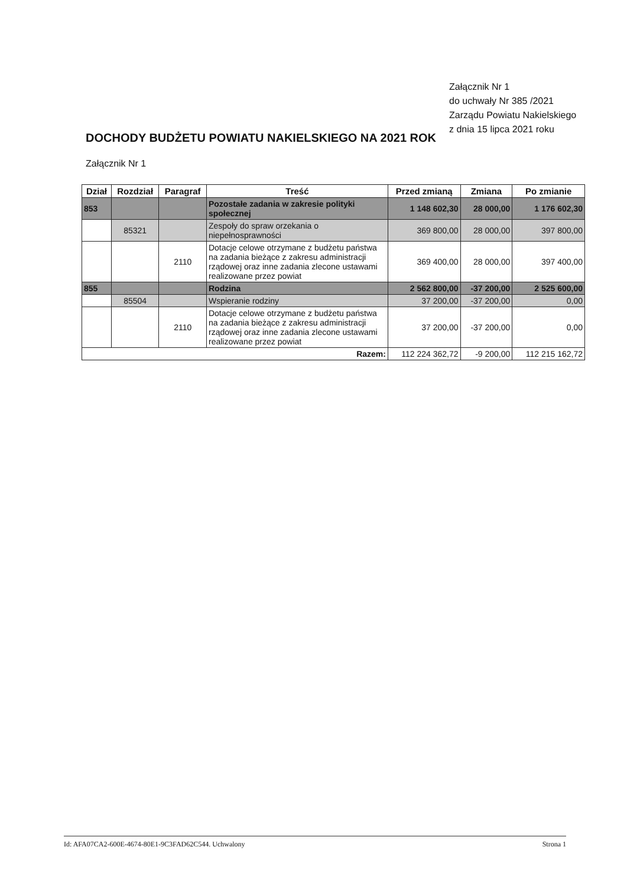Załącznik Nr 1
do uchwały Nr 385 /2021
Zarządu Powiatu Nakielskiego
z dnia 15 lipca 2021 roku
DOCHODY BUDŻETU POWIATU NAKIELSKIEGO NA 2021 ROK
Załącznik Nr 1
| Dział | Rozdział | Paragraf | Treść | Przed zmianą | Zmiana | Po zmianie |
| --- | --- | --- | --- | --- | --- | --- |
| 853 | | | Pozostałe zadania w zakresie polityki społecznej | 1 148 602,30 | 28 000,00 | 1 176 602,30 |
| | 85321 | | Zespoły do spraw orzekania o niepełnosprawności | 369 800,00 | 28 000,00 | 397 800,00 |
| | | 2110 | Dotacje celowe otrzymane z budżetu państwa na zadania bieżące z zakresu administracji rządowej oraz inne zadania zlecone ustawami realizowane przez powiat | 369 400,00 | 28 000,00 | 397 400,00 |
| 855 | | | Rodzina | 2 562 800,00 | -37 200,00 | 2 525 600,00 |
| | 85504 | | Wspieranie rodziny | 37 200,00 | -37 200,00 | 0,00 |
| | | 2110 | Dotacje celowe otrzymane z budżetu państwa na zadania bieżące z zakresu administracji rządowej oraz inne zadania zlecone ustawami realizowane przez powiat | 37 200,00 | -37 200,00 | 0,00 |
| Razem: | | | | 112 224 362,72 | -9 200,00 | 112 215 162,72 |
Id: AFA07CA2-600E-4674-80E1-9C3FAD62C544. Uchwalony Strona 1